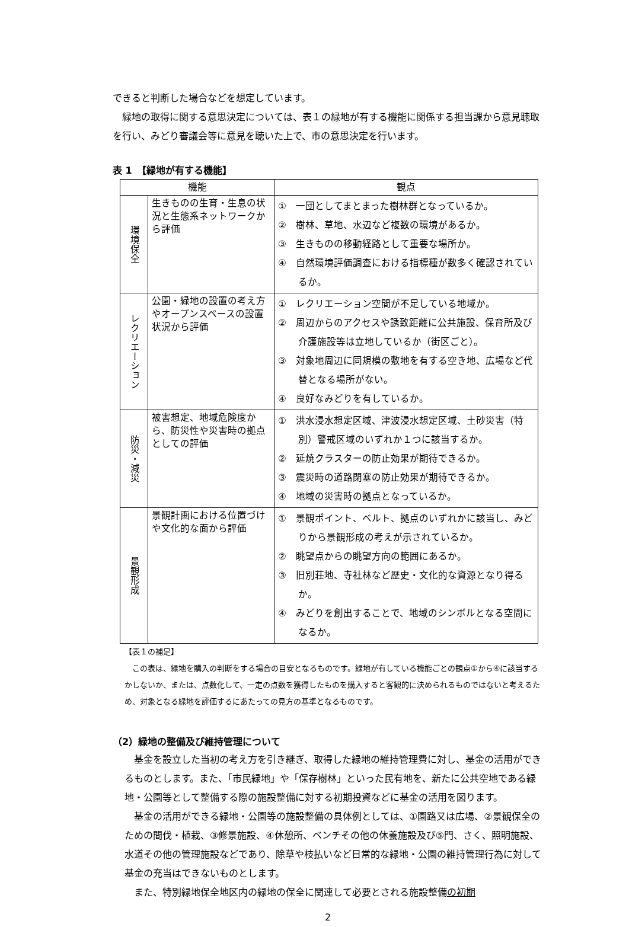できると判断した場合などを想定しています。
緑地の取得に関する意思決定については、表１の緑地が有する機能に関係する担当課から意見聴取を行い、みどり審議会等に意見を聴いた上で、市の意思決定を行います。
表 1　【緑地が有する機能】
| 機能 | | 観点 |
| --- | --- | --- |
| 環境保全 | 生きものの生育・生息の状況と生態系ネットワークから評価 | ① 一団としてまとまった樹林群となっているか。 ② 樹林、草地、水辺など複数の環境があるか。 ③ 生きものの移動経路として重要な場所か。 ④ 自然環境評価調査における指標種が数多く確認されているか。 |
| レクリエーション | 公園・緑地の設置の考え方やオープンスペースの設置状況から評価 | ① レクリエーション空間が不足している地域か。 ② 周辺からのアクセスや誘致距離に公共施設、保育所及び介護施設等は立地しているか（街区ごと）。 ③ 対象地周辺に同規模の敷地を有する空き地、広場など代替となる場所がない。 ④ 良好なみどりを有しているか。 |
| 防災・減災 | 被害想定、地域危険度から、防災性や災害時の拠点としての評価 | ① 洪水浸水想定区域、津波浸水想定区域、土砂災害（特別）警戒区域のいずれか１つに該当するか。 ② 延焼クラスターの防止効果が期待できるか。 ③ 震災時の道路閉塞の防止効果が期待できるか。 ④ 地域の災害時の拠点となっているか。 |
| 景観形成 | 景観計画における位置づけや文化的な面から評価 | ① 景観ポイント、ベルト、拠点のいずれかに該当し、みどりから景観形成の考えが示されているか。 ② 眺望点からの眺望方向の範囲にあるか。 ③ 旧別荘地、寺社林など歴史・文化的な資源となり得るか。 ④ みどりを創出することで、地域のシンボルとなる空間になるか。 |
【表１の補足】
この表は、緑地を購入の判断をする場合の目安となるものです。緑地が有している機能ごとの観点①から④に該当するかしないか、または、点数化して、一定の点数を獲得したものを購入すると客観的に決められるものではないと考えるため、対象となる緑地を評価するにあたっての見方の基準となるものです。
（2）緑地の整備及び維持管理について
基金を設立した当初の考え方を引き継ぎ、取得した緑地の維持管理費に対し、基金の活用ができるものとします。また、「市民緑地」や「保存樹林」といった民有地を、新たに公共空地である緑地・公園等として整備する際の施設整備に対する初期投資などに基金の活用を図ります。
基金の活用ができる緑地・公園等の施設整備の具体例としては、①園路又は広場、②景観保全のための間伐・植栽、③修景施設、④休憩所、ベンチその他の休養施設及び⑤門、さく、照明施設、水道その他の管理施設などであり、除草や枝払いなど日常的な緑地・公園の維持管理行為に対して基金の充当はできないものとします。
また、特別緑地保全地区内の緑地の保全に関連して必要とされる施設整備の初期
2